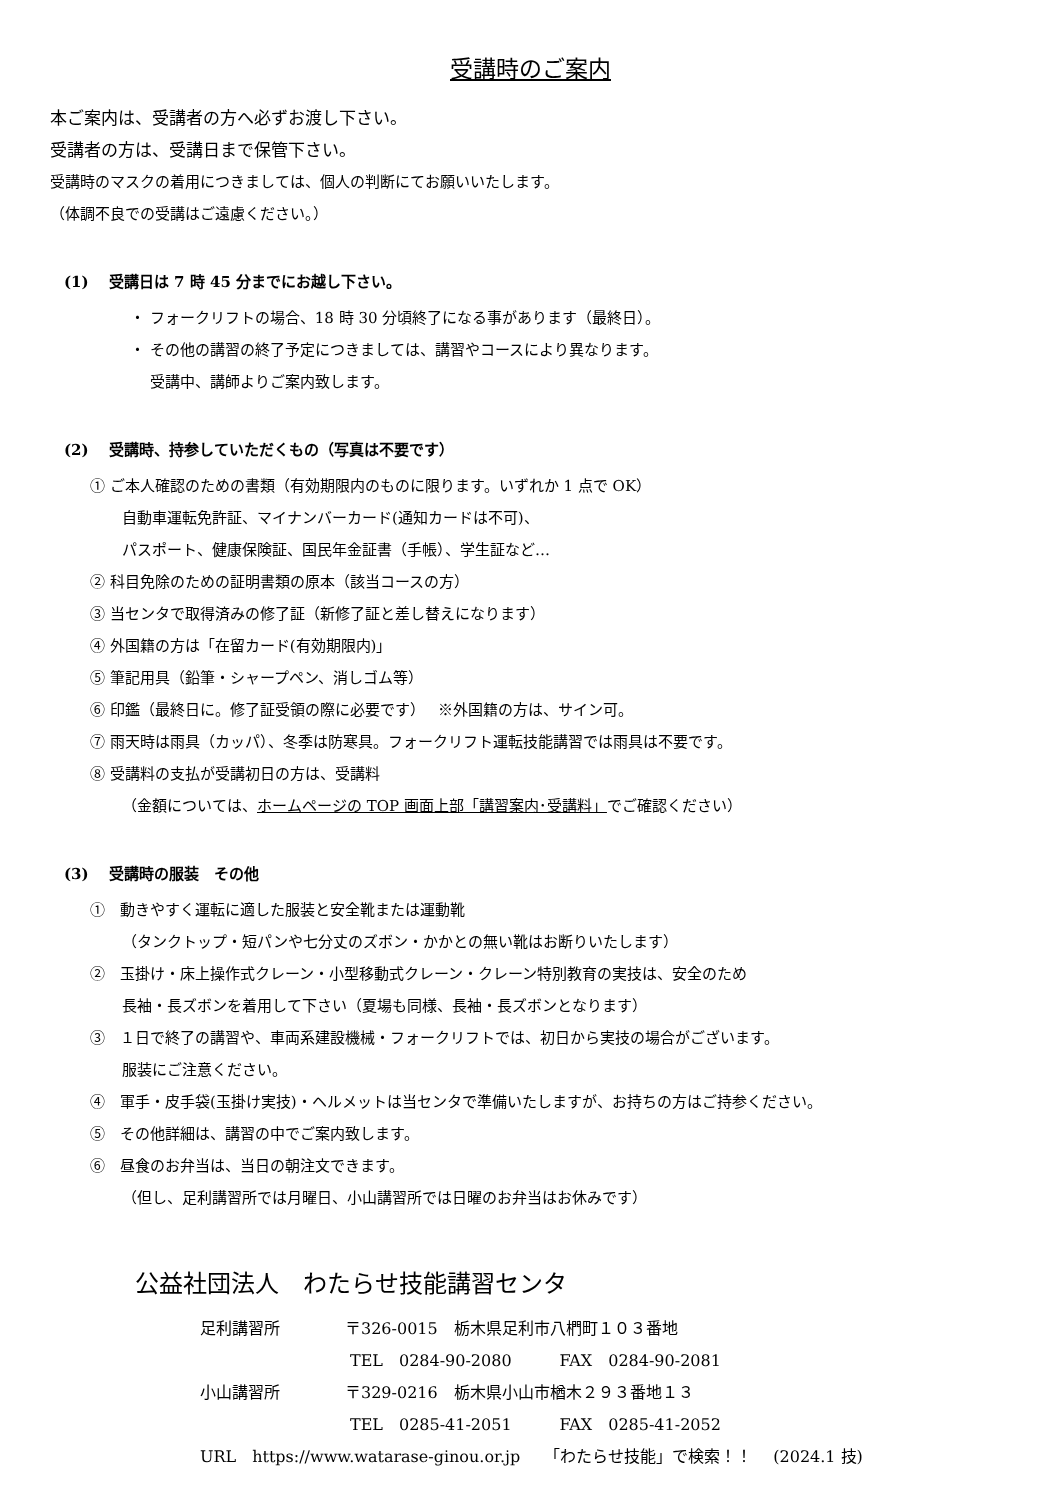受講時のご案内
本ご案内は、受講者の方へ必ずお渡し下さい。
受講者の方は、受講日まで保管下さい。
受講時のマスクの着用につきましては、個人の判断にてお願いいたします。
（体調不良での受講はご遠慮ください。）
(1)　 受講日は 7 時 45 分までにお越し下さい。
・ フォークリフトの場合、18 時 30 分頃終了になる事があります（最終日）。
・ その他の講習の終了予定につきましては、講習やコースにより異なります。
　 受講中、講師よりご案内致します。
(2)　 受講時、持参していただくもの（写真は不要です）
① ご本人確認のための書類（有効期限内のものに限ります。いずれか 1 点で OK）
自動車運転免許証、マイナンバーカード(通知カードは不可)、
パスポート、健康保険証、国民年金証書（手帳）、学生証など…
② 科目免除のための証明書類の原本（該当コースの方）
③ 当センタで取得済みの修了証（新修了証と差し替えになります）
④ 外国籍の方は「在留カード(有効期限内)」
⑤ 筆記用具（鉛筆・シャープペン、消しゴム等）
⑥ 印鑑（最終日に。修了証受領の際に必要です）　 ※外国籍の方は、サイン可。
⑦ 雨天時は雨具（カッパ）、冬季は防寒具。フォークリフト運転技能講習では雨具は不要です。
⑧ 受講料の支払が受講初日の方は、受講料
（金額については、ホームページの TOP 画面上部「講習案内･受講料」でご確認ください）
(3)　 受講時の服装　その他
①　動きやすく運転に適した服装と安全靴または運動靴
（タンクトップ・短パンや七分丈のズボン・かかとの無い靴はお断りいたします）
②　玉掛け・床上操作式クレーン・小型移動式クレーン・クレーン特別教育の実技は、安全のため
長袖・長ズボンを着用して下さい（夏場も同様、長袖・長ズボンとなります）
③　１日で終了の講習や、車両系建設機械・フォークリフトでは、初日から実技の場合がございます。
服装にご注意ください。
④　軍手・皮手袋(玉掛け実技)・ヘルメットは当センタで準備いたしますが、お持ちの方はご持参ください。
⑤　その他詳細は、講習の中でご案内致します。
⑥　昼食のお弁当は、当日の朝注文できます。
（但し、足利講習所では月曜日、小山講習所では日曜のお弁当はお休みです）
公益社団法人　わたらせ技能講習センタ
足利講習所 〒326-0015　栃木県足利市八椚町１０３番地
TEL　0284-90-2080　　　FAX　0284-90-2081
小山講習所 〒329-0216　栃木県小山市楢木２９３番地１３
TEL　0285-41-2051　　　FAX　0285-41-2052
URL　https://www.watarase-ginou.or.jp　　「わたらせ技能」で検索！！　 (2024.1 技)